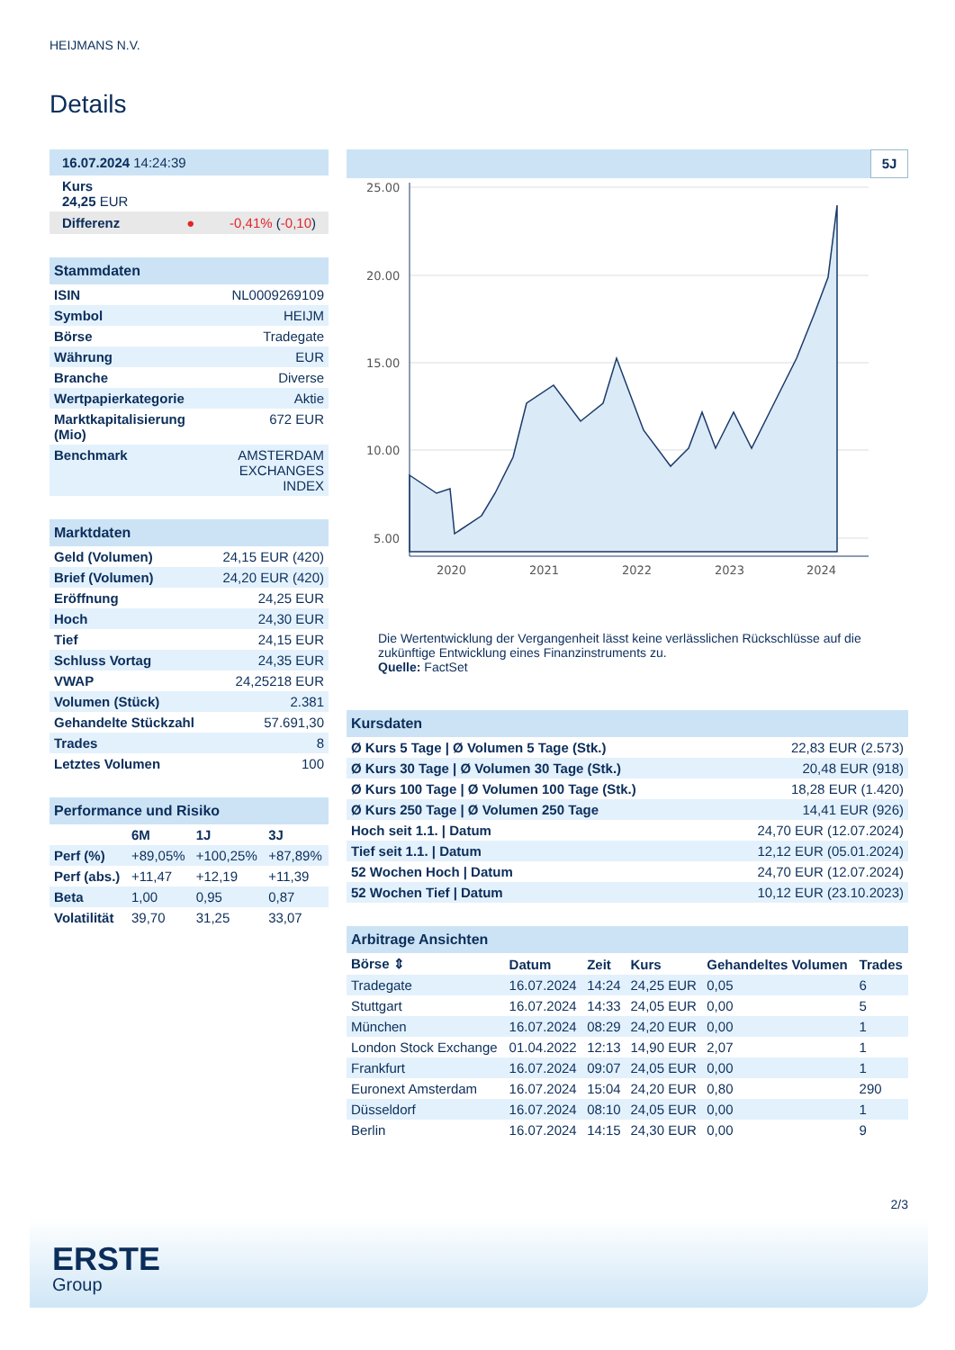HEIJMANS N.V.
Details
| 16.07.2024 14:24:39 |
| Kurs 24,25 EUR |
| Differenz ● -0,41% ( -0,10 ) |
| Stammdaten | |
| ISIN | NL0009269109 |
| Symbol | HEIJM |
| Börse | Tradegate |
| Währung | EUR |
| Branche | Diverse |
| Wertpapierkategorie | Aktie |
| Marktkapitalisierung (Mio) | 672 EUR |
| Benchmark | AMSTERDAM EXCHANGES INDEX |
| Marktdaten | |
| Geld (Volumen) | 24,15 EUR (420) |
| Brief (Volumen) | 24,20 EUR (420) |
| Eröffnung | 24,25 EUR |
| Hoch | 24,30 EUR |
| Tief | 24,15 EUR |
| Schluss Vortag | 24,35 EUR |
| VWAP | 24,25218 EUR |
| Volumen (Stück) | 2.381 |
| Gehandelte Stückzahl | 57.691,30 |
| Trades | 8 |
| Letztes Volumen | 100 |
| Performance und Risiko | | | |
| | 6M | 1J | 3J |
| Perf (%) | +89,05% | +100,25% | +87,89% |
| Perf (abs.) | +11,47 | +12,19 | +11,39 |
| Beta | 1,00 | 0,95 | 0,87 |
| Volatilität | 39,70 | 31,25 | 33,07 |
5J
25.00
20.00
15.00
10.00
5.00
2020
2021
2022
2023
2024
Die Wertentwicklung der Vergangenheit lässt keine verlässlichen Rückschlüsse auf die zukünftige Entwicklung eines Finanzinstruments zu.
Quelle: FactSet
| Kursdaten | |
| Ø Kurs 5 Tage / Ø Volumen 5 Tage (Stk.) | 22,83 EUR (2.573) |
| Ø Kurs 30 Tage / Ø Volumen 30 Tage (Stk.) | 20,48 EUR (918) |
| Ø Kurs 100 Tage / Ø Volumen 100 Tage (Stk.) | 18,28 EUR (1.420) |
| Ø Kurs 250 Tage / Ø Volumen 250 Tage | 14,41 EUR (926) |
| Hoch seit 1.1. / Datum | 24,70 EUR (12.07.2024) |
| Tief seit 1.1. / Datum | 12,12 EUR (05.01.2024) |
| 52 Wochen Hoch / Datum | 24,70 EUR (12.07.2024) |
| 52 Wochen Tief / Datum | 10,12 EUR (23.10.2023) |
| Arbitrage Ansichten | | | | | |
| Börse ⇕ | Datum | Zeit | Kurs | Gehandeltes Volumen | Trades |
| Tradegate | 16.07.2024 | 14:24 | 24,25 EUR | 0,05 | 6 |
| Stuttgart | 16.07.2024 | 14:33 | 24,05 EUR | 0,00 | 5 |
| München | 16.07.2024 | 08:29 | 24,20 EUR | 0,00 | 1 |
| London Stock Exchange | 01.04.2022 | 12:13 | 14,90 EUR | 2,07 | 1 |
| Frankfurt | 16.07.2024 | 09:07 | 24,05 EUR | 0,00 | 1 |
| Euronext Amsterdam | 16.07.2024 | 15:04 | 24,20 EUR | 0,80 | 290 |
| Düsseldorf | 16.07.2024 | 08:10 | 24,05 EUR | 0,00 | 1 |
| Berlin | 16.07.2024 | 14:15 | 24,30 EUR | 0,00 | 9 |
2/3
ERSTE
Group